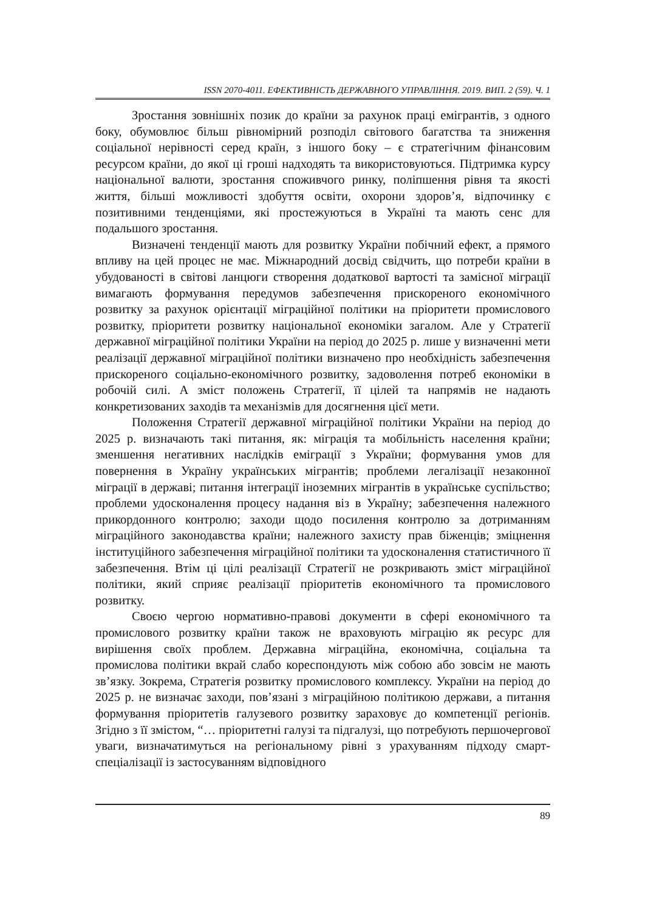ISSN 2070-4011. ЕФЕКТИВНІСТЬ ДЕРЖАВНОГО УПРАВЛІННЯ. 2019. ВИП. 2 (59). Ч. 1
Зростання зовнішніх позик до країни за рахунок праці емігрантів, з одного боку, обумовлює більш рівномірний розподіл світового багатства та зниження соціальної нерівності серед країн, з іншого боку – є стратегічним фінансовим ресурсом країни, до якої ці гроші надходять та використовуються. Підтримка курсу національної валюти, зростання споживчого ринку, поліпшення рівня та якості життя, більші можливості здобуття освіти, охорони здоров’я, відпочинку є позитивними тенденціями, які простежуються в Україні та мають сенс для подальшого зростання.
Визначені тенденції мають для розвитку України побічний ефект, а прямого впливу на цей процес не має. Міжнародний досвід свідчить, що потреби країни в убудованості в світові ланцюги створення додаткової вартості та замісної міграції вимагають формування передумов забезпечення прискореного економічного розвитку за рахунок орієнтації міграційної політики на пріоритети промислового розвитку, пріоритети розвитку національної економіки загалом. Але у Стратегії державної міграційної політики України на період до 2025 р. лише у визначенні мети реалізації державної міграційної політики визначено про необхідність забезпечення прискореного соціально-економічного розвитку, задоволення потреб економіки в робочій силі. А зміст положень Стратегії, її цілей та напрямів не надають конкретизованих заходів та механізмів для досягнення цієї мети.
Положення Стратегії державної міграційної політики України на період до 2025 р. визначають такі питання, як: міграція та мобільність населення країни; зменшення негативних наслідків еміграції з України; формування умов для повернення в Україну українських мігрантів; проблеми легалізації незаконної міграції в державі; питання інтеграції іноземних мігрантів в українське суспільство; проблеми удосконалення процесу надання віз в Україну; забезпечення належного прикордонного контролю; заходи щодо посилення контролю за дотриманням міграційного законодавства країни; належного захисту прав біженців; зміцнення інституційного забезпечення міграційної політики та удосконалення статистичного її забезпечення. Втім ці цілі реалізації Стратегії не розкривають зміст міграційної політики, який сприяє реалізації пріоритетів економічного та промислового розвитку.
Своєю чергою нормативно-правові документи в сфері економічного та промислового розвитку країни також не враховують міграцію як ресурс для вирішення своїх проблем. Державна міграційна, економічна, соціальна та промислова політики вкрай слабо кореспондують між собою або зовсім не мають зв’язку. Зокрема, Стратегія розвитку промислового комплексу. України на період до 2025 р. не визначає заходи, пов’язані з міграційною політикою держави, а питання формування пріоритетів галузевого розвитку зараховує до компетенції регіонів. Згідно з її змістом, “… пріоритетні галузі та підгалузі, що потребують першочергової уваги, визначатимуться на регіональному рівні з урахуванням підходу смарт-спеціалізації із застосуванням відповідного
89